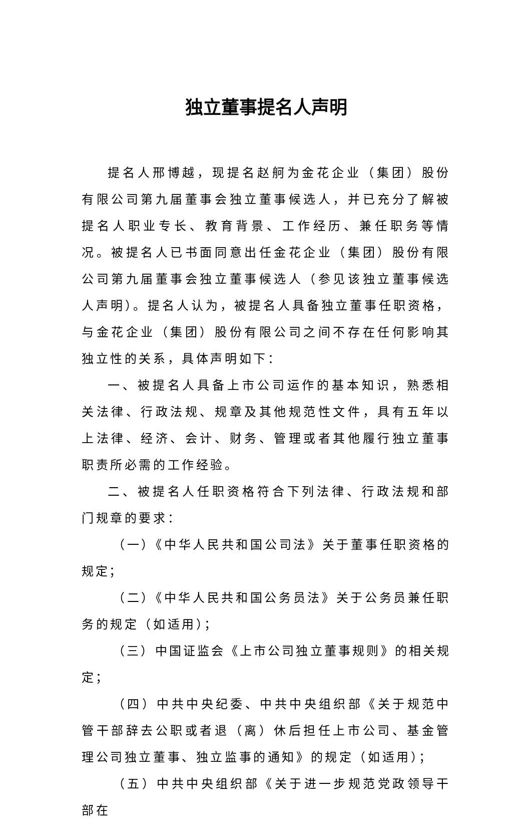独立董事提名人声明
提名人邢博越，现提名赵舸为金花企业（集团）股份有限公司第九届董事会独立董事候选人，并已充分了解被提名人职业专长、教育背景、工作经历、兼任职务等情况。被提名人已书面同意出任金花企业（集团）股份有限公司第九届董事会独立董事候选人（参见该独立董事候选人声明）。提名人认为，被提名人具备独立董事任职资格，与金花企业（集团）股份有限公司之间不存在任何影响其独立性的关系，具体声明如下：
一、被提名人具备上市公司运作的基本知识，熟悉相关法律、行政法规、规章及其他规范性文件，具有五年以上法律、经济、会计、财务、管理或者其他履行独立董事职责所必需的工作经验。
二、被提名人任职资格符合下列法律、行政法规和部门规章的要求：
（一）《中华人民共和国公司法》关于董事任职资格的规定；
（二）《中华人民共和国公务员法》关于公务员兼任职务的规定（如适用）；
（三）中国证监会《上市公司独立董事规则》的相关规定；
（四）中共中央纪委、中共中央组织部《关于规范中管干部辞去公职或者退（离）休后担任上市公司、基金管理公司独立董事、独立监事的通知》的规定（如适用）；
（五）中共中央组织部《关于进一步规范党政领导干部在